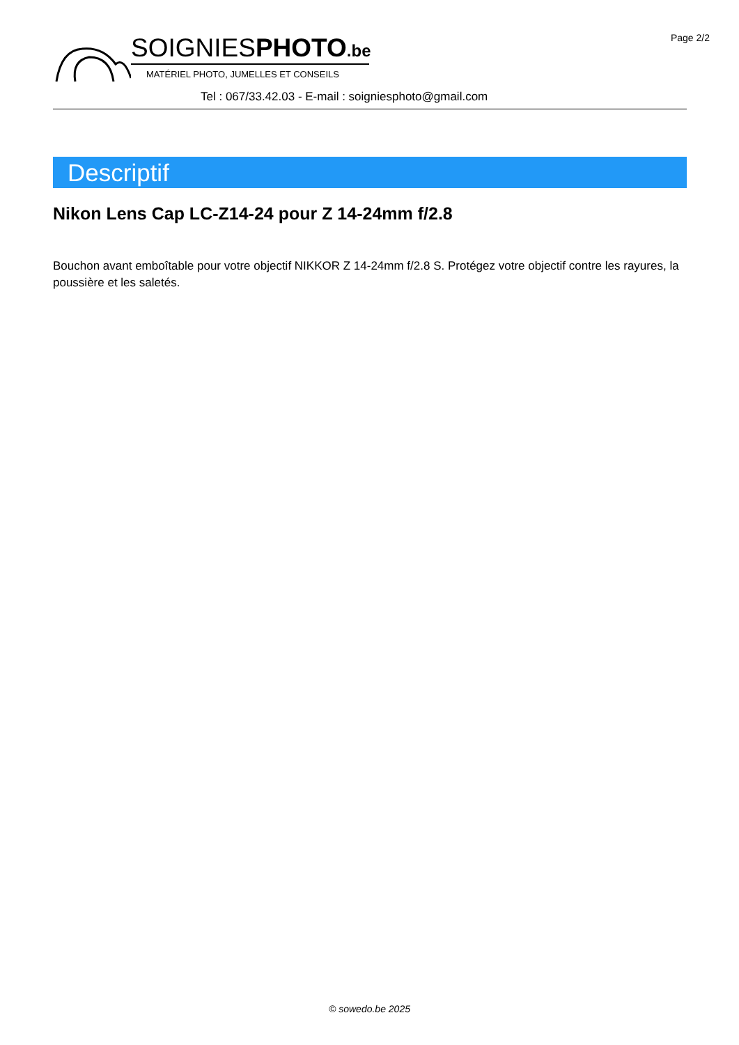Page 2/2
SOIGNIESPHOTO.be
MATÉRIEL PHOTO, JUMELLES ET CONSEILS
Tel : 067/33.42.03 - E-mail : soigniesphoto@gmail.com
Descriptif
Nikon Lens Cap LC-Z14-24 pour Z 14-24mm f/2.8
Bouchon avant emboîtable pour votre objectif NIKKOR Z 14-24mm f/2.8 S. Protégez votre objectif contre les rayures, la poussière et les saletés.
© sowedo.be 2025